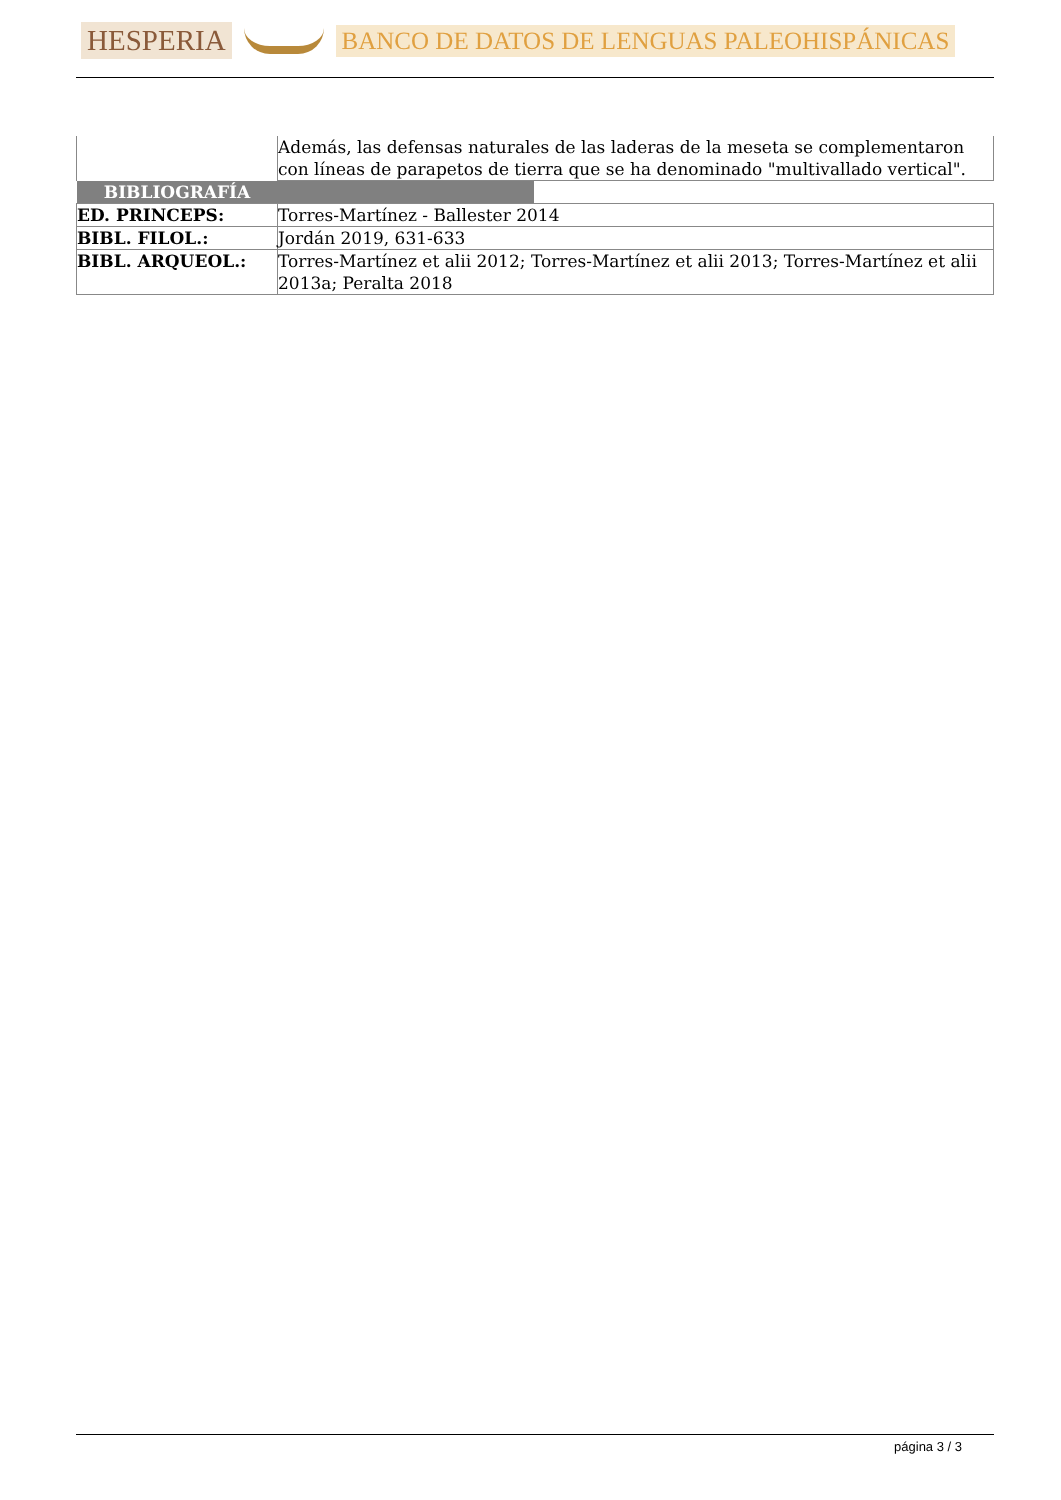HESPERIA
BANCO DE DATOS DE LENGUAS PALEOHISPÁNICAS
| | Además, las defensas naturales de las laderas de la meseta se complementaron con líneas de parapetos de tierra que se ha denominado "multivallado vertical". |
| BIBLIOGRAFÍA | |
| ED. PRINCEPS: | Torres-Martínez - Ballester 2014 |
| BIBL. FILOL.: | Jordán 2019, 631-633 |
| BIBL. ARQUEOL.: | Torres-Martínez et alii 2012; Torres-Martínez et alii 2013; Torres-Martínez et alii 2013a; Peralta 2018 |
página 3 / 3